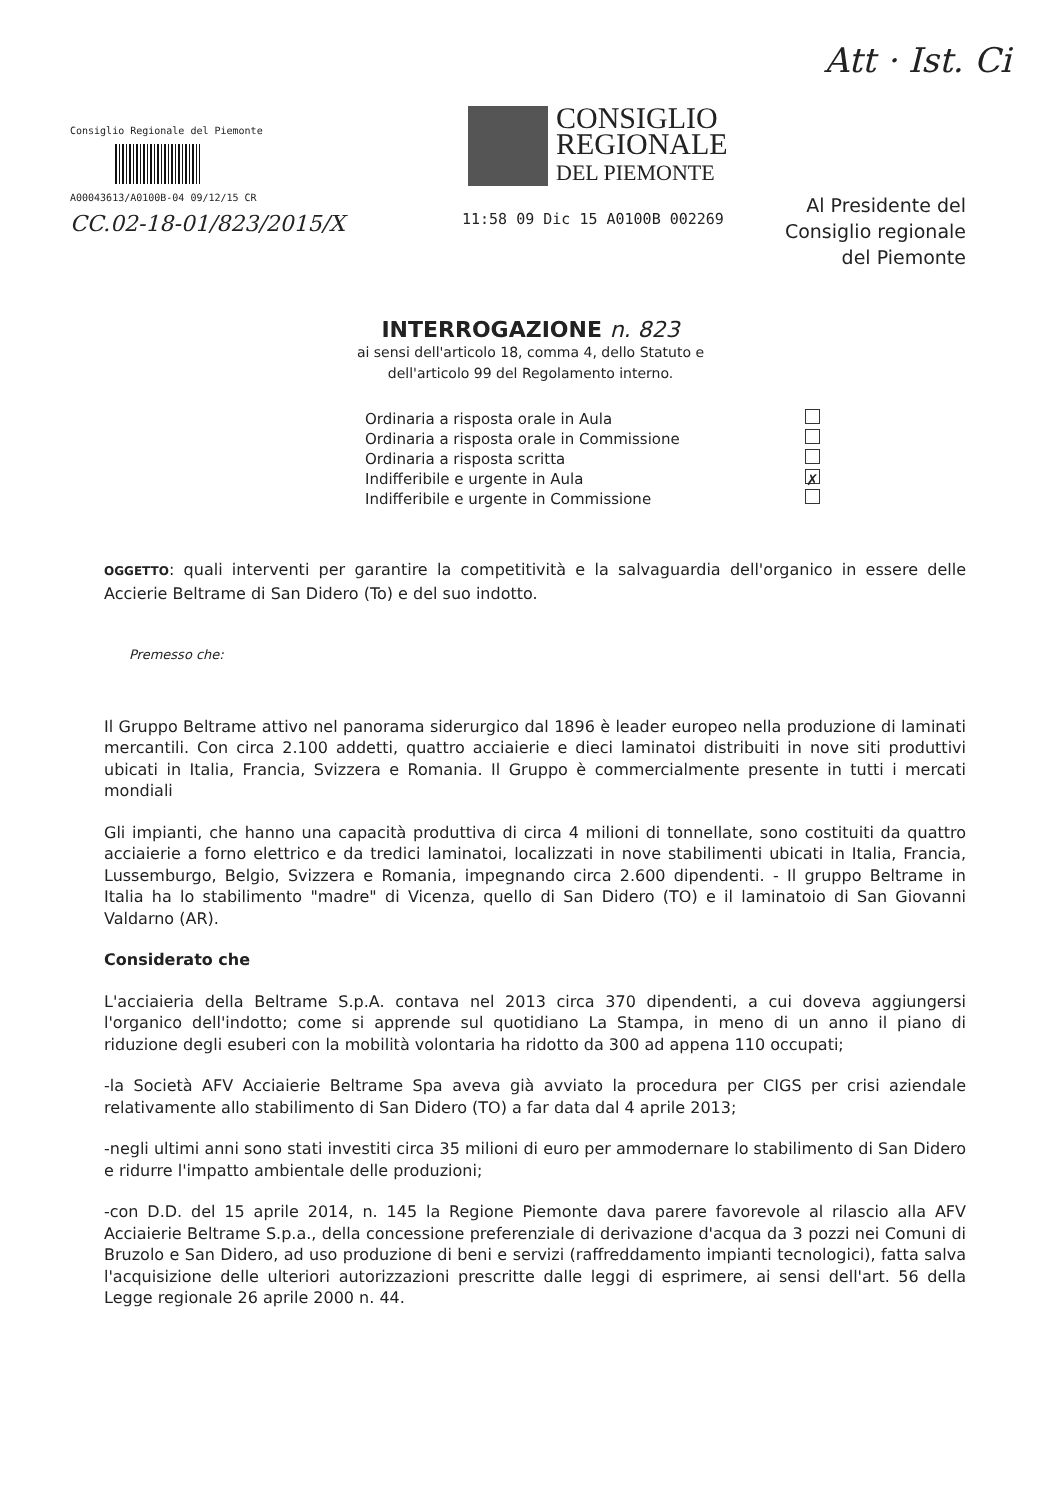Att · Ist. Ci
Consiglio Regionale del Piemonte
A00043613/A0100B-04 09/12/15 CR
CC.02-18-01/823/2015/X
CONSIGLIO
REGIONALE
DEL PIEMONTE
11:58 09 Dic 15 A0100B 002269
Al Presidente del
Consiglio regionale
del Piemonte
INTERROGAZIONE n. 823
ai sensi dell'articolo 18, comma 4, dello Statuto e
dell'articolo 99 del Regolamento interno.
Ordinaria a risposta orale in Aula
Ordinaria a risposta orale in Commissione
Ordinaria a risposta scritta
Indifferibile e urgente in Aula ✗
Indifferibile e urgente in Commissione
OGGETTO: quali interventi per garantire la competitività e la salvaguardia dell'organico in essere delle Accierie Beltrame di San Didero (To) e del suo indotto.
Premesso che:
Il Gruppo Beltrame attivo nel panorama siderurgico dal 1896 è leader europeo nella produzione di laminati mercantili. Con circa 2.100 addetti, quattro acciaierie e dieci laminatoi distribuiti in nove siti produttivi ubicati in Italia, Francia, Svizzera e Romania. Il Gruppo è commercialmente presente in tutti i mercati mondiali
Gli impianti, che hanno una capacità produttiva di circa 4 milioni di tonnellate, sono costituiti da quattro acciaierie a forno elettrico e da tredici laminatoi, localizzati in nove stabilimenti ubicati in Italia, Francia, Lussemburgo, Belgio, Svizzera e Romania, impegnando circa 2.600 dipendenti. - Il gruppo Beltrame in Italia ha lo stabilimento "madre" di Vicenza, quello di San Didero (TO) e il laminatoio di San Giovanni Valdarno (AR).
Considerato che
L'acciaieria della Beltrame S.p.A. contava nel 2013 circa 370 dipendenti, a cui doveva aggiungersi l'organico dell'indotto; come si apprende sul quotidiano La Stampa, in meno di un anno il piano di riduzione degli esuberi con la mobilità volontaria ha ridotto da 300 ad appena 110 occupati;
-la Società AFV Acciaierie Beltrame Spa aveva già avviato la procedura per CIGS per crisi aziendale relativamente allo stabilimento di San Didero (TO) a far data dal 4 aprile 2013;
-negli ultimi anni sono stati investiti circa 35 milioni di euro per ammodernare lo stabilimento di San Didero e ridurre l'impatto ambientale delle produzioni;
-con D.D. del 15 aprile 2014, n. 145 la Regione Piemonte dava parere favorevole al rilascio alla AFV Acciaierie Beltrame S.p.a., della concessione preferenziale di derivazione d'acqua da 3 pozzi nei Comuni di Bruzolo e San Didero, ad uso produzione di beni e servizi (raffreddamento impianti tecnologici), fatta salva l'acquisizione delle ulteriori autorizzazioni prescritte dalle leggi di esprimere, ai sensi dell'art. 56 della Legge regionale 26 aprile 2000 n. 44.